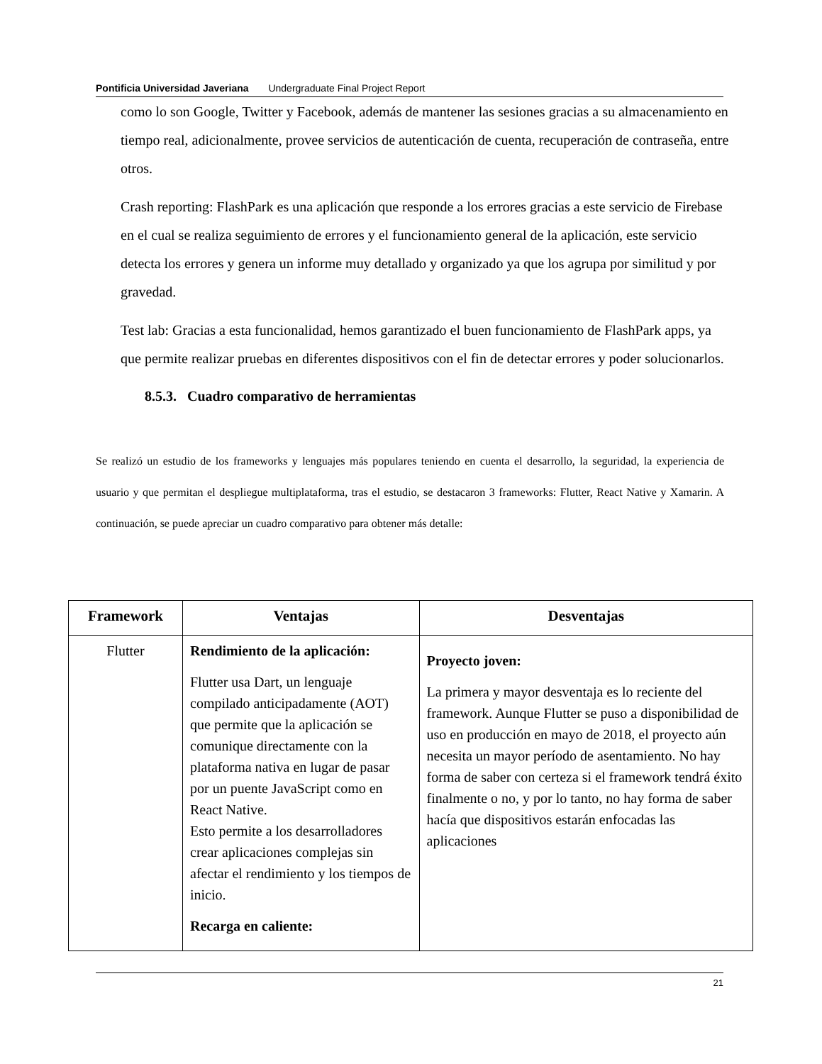Pontificia Universidad Javeriana Undergraduate Final Project Report
como lo son Google, Twitter y Facebook, además de mantener las sesiones gracias a su almacenamiento en tiempo real, adicionalmente, provee servicios de autenticación de cuenta, recuperación de contraseña, entre otros.
Crash reporting: FlashPark es una aplicación que responde a los errores gracias a este servicio de Firebase en el cual se realiza seguimiento de errores y el funcionamiento general de la aplicación, este servicio detecta los errores y genera un informe muy detallado y organizado ya que los agrupa por similitud y por gravedad.
Test lab: Gracias a esta funcionalidad, hemos garantizado el buen funcionamiento de FlashPark apps, ya que permite realizar pruebas en diferentes dispositivos con el fin de detectar errores y poder solucionarlos.
8.5.3. Cuadro comparativo de herramientas
Se realizó un estudio de los frameworks y lenguajes más populares teniendo en cuenta el desarrollo, la seguridad, la experiencia de usuario y que permitan el despliegue multiplataforma, tras el estudio, se destacaron 3 frameworks: Flutter, React Native y Xamarin. A continuación, se puede apreciar un cuadro comparativo para obtener más detalle:
| Framework | Ventajas | Desventajas |
| --- | --- | --- |
| Flutter | Rendimiento de la aplicación: Flutter usa Dart, un lenguaje compilado anticipadamente (AOT) que permite que la aplicación se comunique directamente con la plataforma nativa en lugar de pasar por un puente JavaScript como en React Native. Esto permite a los desarrolladores crear aplicaciones complejas sin afectar el rendimiento y los tiempos de inicio. Recarga en caliente: | Proyecto joven: La primera y mayor desventaja es lo reciente del framework. Aunque Flutter se puso a disponibilidad de uso en producción en mayo de 2018, el proyecto aún necesita un mayor período de asentamiento. No hay forma de saber con certeza si el framework tendrá éxito finalmente o no, y por lo tanto, no hay forma de saber hacía que dispositivos estarán enfocadas las aplicaciones |
21